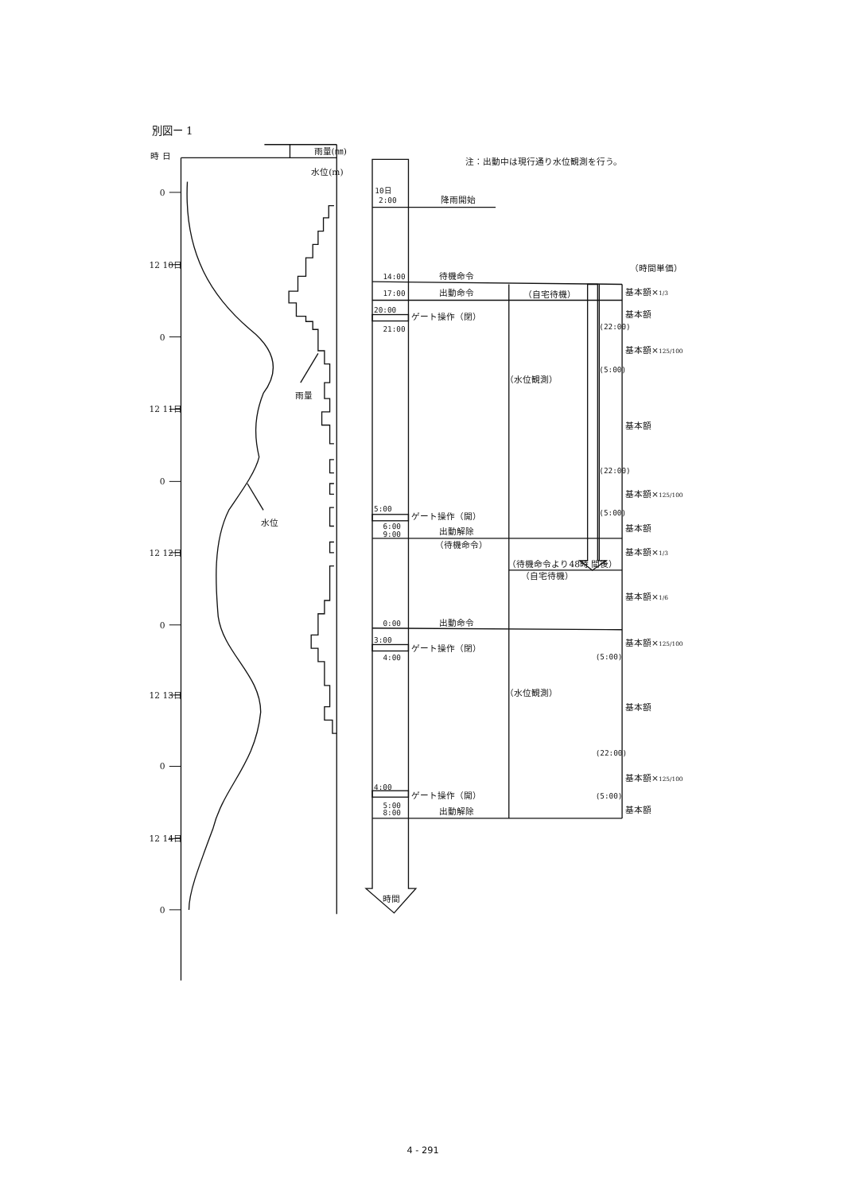別図ー 1
時 日
雨量(㎜)
水位(m)
0
12 10日
0
12 11日
0
12 12日
0
12 13日
0
12 14日
0
雨量
水位
注：出動中は現行通り水位観測を行う。
（時間単価）
10日
2:00
降雨開始
14:00
待機命令
17:00
出動命令
（自宅待機）
20:00
ゲート操作（閉）
21:00
（水位観測）
5:00
ゲート操作（開）
6:00
9:00
出動解除
（待機命令）
（待機命令より48時 間後）
（自宅待機）
0:00
出動命令
3:00
ゲート操作（閉）
4:00
（水位観測）
4:00
ゲート操作（開）
5:00
8:00
出動解除
時間
(22:00)
(5:00)
(22:00)
(5:00)
(5:00)
(22:00)
(5:00)
基本額×1/3
基本額
基本額×125/100
基本額
基本額×125/100
基本額
基本額×1/3
基本額×1/6
基本額×125/100
基本額
基本額×125/100
基本額
4 - 291